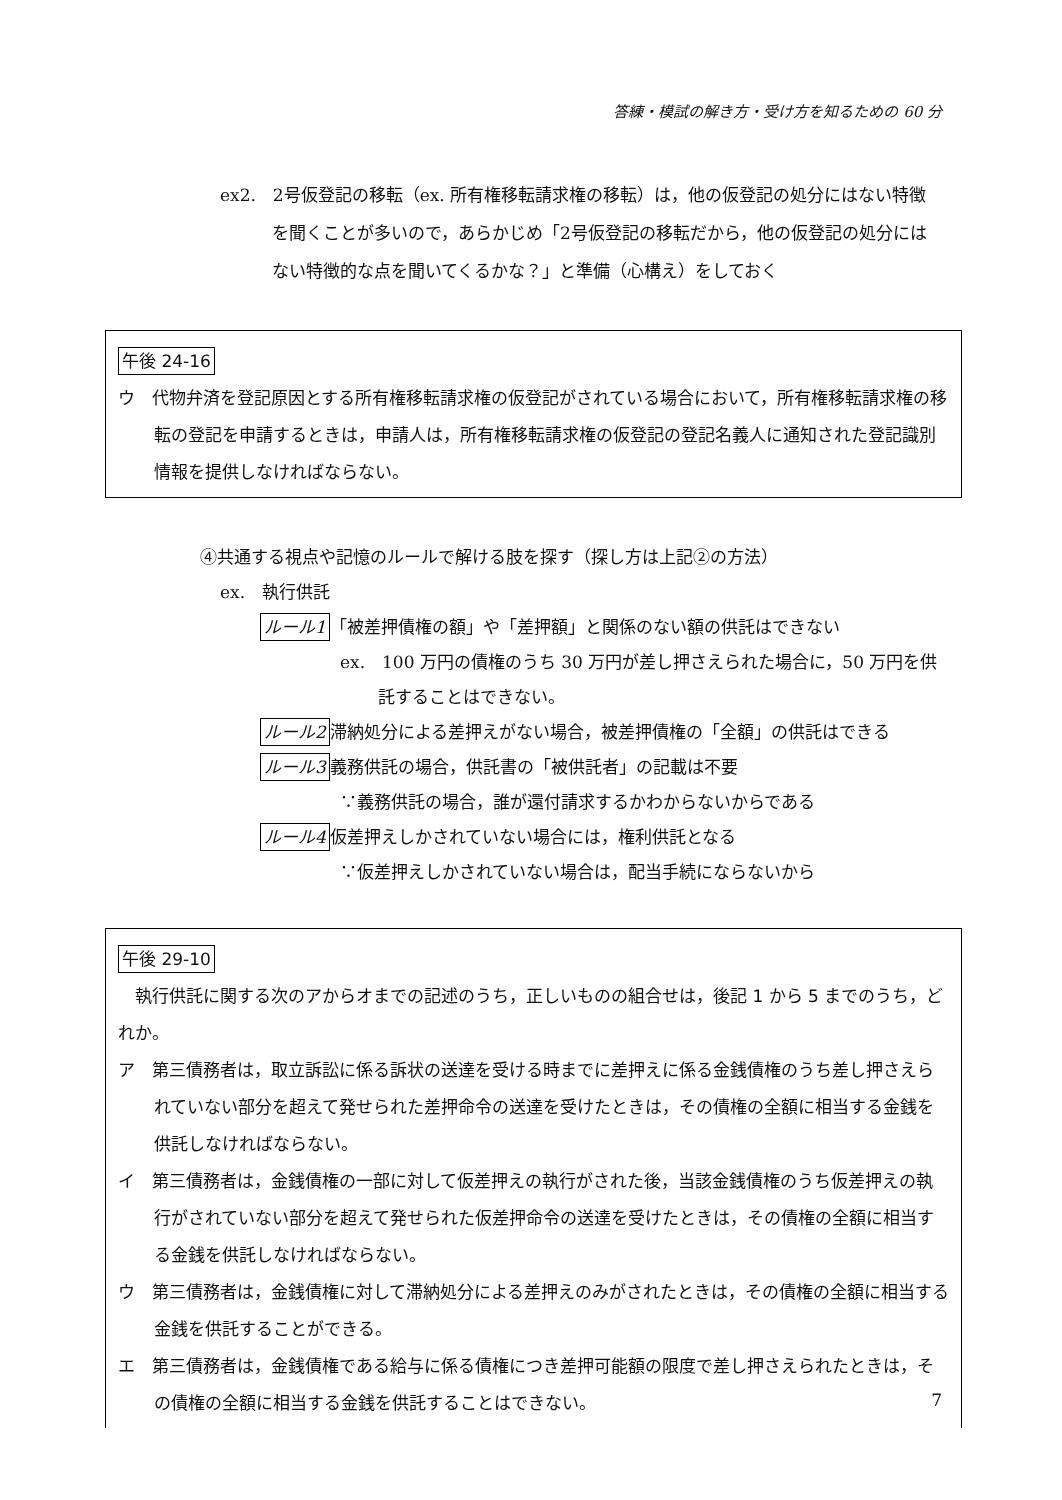答練・模試の解き方・受け方を知るための 60 分
ex2.　2号仮登記の移転（ex. 所有権移転請求権の移転）は，他の仮登記の処分にはない特徴を聞くことが多いので，あらかじめ「2号仮登記の移転だから，他の仮登記の処分にはない特徴的な点を聞いてくるかな？」と準備（心構え）をしておく
午後 24-16
ウ　代物弁済を登記原因とする所有権移転請求権の仮登記がされている場合において，所有権移転請求権の移転の登記を申請するときは，申請人は，所有権移転請求権の仮登記の登記名義人に通知された登記識別情報を提供しなければならない。
④共通する視点や記憶のルールで解ける肢を探す（探し方は上記②の方法）
ex.　執行供託
ルール1 「被差押債権の額」や「差押額」と関係のない額の供託はできない
ex.　100 万円の債権のうち 30 万円が差し押さえられた場合に，50 万円を供託することはできない。
ルール2 滞納処分による差押えがない場合，被差押債権の「全額」の供託はできる
ルール3 義務供託の場合，供託書の「被供託者」の記載は不要
∵義務供託の場合，誰が還付請求するかわからないからである
ルール4 仮差押えしかされていない場合には，権利供託となる
∵仮差押えしかされていない場合は，配当手続にならないから
午後 29-10
　執行供託に関する次のアからオまでの記述のうち，正しいものの組合せは，後記 1 から 5 までのうち，どれか。
ア　第三債務者は，取立訴訟に係る訴状の送達を受ける時までに差押えに係る金銭債権のうち差し押さえられていない部分を超えて発せられた差押命令の送達を受けたときは，その債権の全額に相当する金銭を供託しなければならない。
イ　第三債務者は，金銭債権の一部に対して仮差押えの執行がされた後，当該金銭債権のうち仮差押えの執行がされていない部分を超えて発せられた仮差押命令の送達を受けたときは，その債権の全額に相当する金銭を供託しなければならない。
ウ　第三債務者は，金銭債権に対して滞納処分による差押えのみがされたときは，その債権の全額に相当する金銭を供託することができる。
エ　第三債務者は，金銭債権である給与に係る債権につき差押可能額の限度で差し押さえられたときは，その債権の全額に相当する金銭を供託することはできない。
7